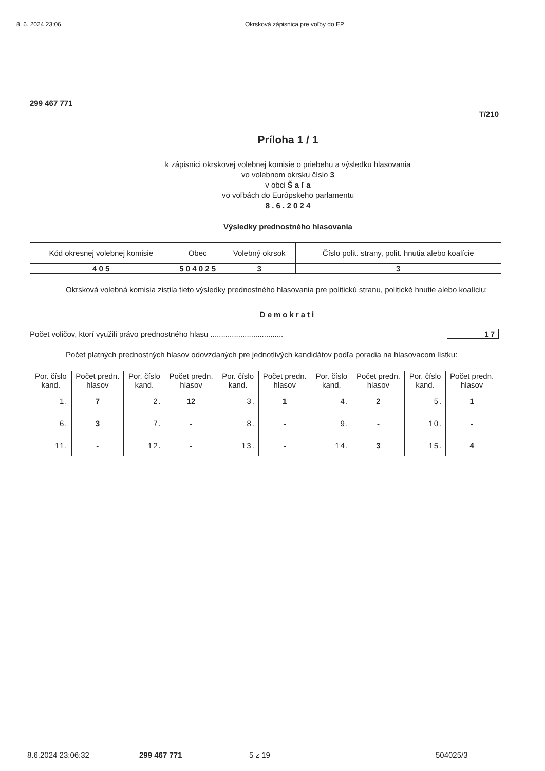8. 6. 2024 23:06 Okrsková zápisnica pre voľby do EP
299 467 771
T/210
Príloha 1 / 1
k zápisnici okrskovej volebnej komisie o priebehu a výsledku hlasovania
vo volebnom okrsku číslo 3
v obci Š a ľ a
vo voľbách do Európskeho parlamentu
8 . 6 . 2 0 2 4
Výsledky prednostného hlasovania
| Kód okresnej volebnej komisie | Obec | Volebný okrsok | Číslo polit. strany, polit. hnutia alebo koalície |
| 4 0 5 | 5 0 4 0 2 5 | 3 | 3 |
Okrsková volebná komisia zistila tieto výsledky prednostného hlasovania pre politickú stranu, politické hnutie alebo koalíciu:
Demokrati
Počet voličov, ktorí využili právo prednostného hlasu .................................. 17
Počet platných prednostných hlasov odovzdaných pre jednotlivých kandidátov podľa poradia na hlasovacom lístku:
| Por. číslo kand. | Počet predn. hlasov | Por. číslo kand. | Počet predn. hlasov | Por. číslo kand. | Počet predn. hlasov | Por. číslo kand. | Počet predn. hlasov | Por. číslo kand. | Počet predn. hlasov |
| --- | --- | --- | --- | --- | --- | --- | --- | --- | --- |
| 1. | 7 | 2. | 12 | 3. | 1 | 4. | 2 | 5. | 1 |
| 6. | 3 | 7. | - | 8. | - | 9. | - | 10. | - |
| 11. | - | 12. | - | 13. | - | 14. | 3 | 15. | 4 |
8.6.2024 23:06:32 299 467 771 5 z 19 504025/3